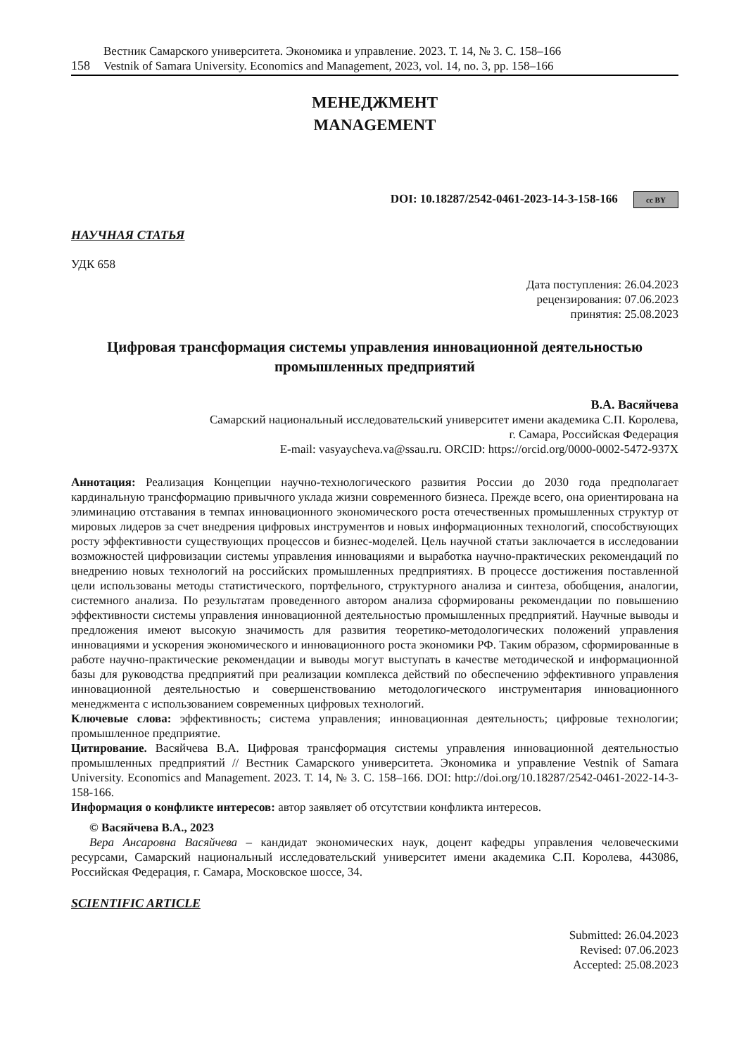Вестник Самарского университета. Экономика и управление. 2023. Т. 14, № 3. С. 158–166
158 Vestnik of Samara University. Economics and Management, 2023, vol. 14, no. 3, pp. 158–166
МЕНЕДЖМЕНТ
MANAGEMENT
DOI: 10.18287/2542-0461-2023-14-3-158-166 cc BY
НАУЧНАЯ СТАТЬЯ
УДК 658
Дата поступления: 26.04.2023
рецензирования: 07.06.2023
принятия: 25.08.2023
Цифровая трансформация системы управления инновационной деятельностью промышленных предприятий
В.А. Васяйчева
Самарский национальный исследовательский университет имени академика С.П. Королева,
г. Самара, Российская Федерация
E-mail: vasyaycheva.va@ssau.ru. ORCID: https://orcid.org/0000-0002-5472-937X
Аннотация: Реализация Концепции научно-технологического развития России до 2030 года предполагает кардинальную трансформацию привычного уклада жизни современного бизнеса. Прежде всего, она ориентирована на элиминацию отставания в темпах инновационного экономического роста отечественных промышленных структур от мировых лидеров за счет внедрения цифровых инструментов и новых информационных технологий, способствующих росту эффективности существующих процессов и бизнес-моделей. Цель научной статьи заключается в исследовании возможностей цифровизации системы управления инновациями и выработка научно-практических рекомендаций по внедрению новых технологий на российских промышленных предприятиях. В процессе достижения поставленной цели использованы методы статистического, портфельного, структурного анализа и синтеза, обобщения, аналогии, системного анализа. По результатам проведенного автором анализа сформированы рекомендации по повышению эффективности системы управления инновационной деятельностью промышленных предприятий. Научные выводы и предложения имеют высокую значимость для развития теоретико-методологических положений управления инновациями и ускорения экономического и инновационного роста экономики РФ. Таким образом, сформированные в работе научно-практические рекомендации и выводы могут выступать в качестве методической и информационной базы для руководства предприятий при реализации комплекса действий по обеспечению эффективного управления инновационной деятельностью и совершенствованию методологического инструментария инновационного менеджмента с использованием современных цифровых технологий.
Ключевые слова: эффективность; система управления; инновационная деятельность; цифровые технологии; промышленное предприятие.
Цитирование. Васяйчева В.А. Цифровая трансформация системы управления инновационной деятельностью промышленных предприятий // Вестник Самарского университета. Экономика и управление Vestnik of Samara University. Economics and Management. 2023. Т. 14, № 3. С. 158–166. DOI: http://doi.org/10.18287/2542-0461-2022-14-3-158-166.
Информация о конфликте интересов: автор заявляет об отсутствии конфликта интересов.
© Васяйчева В.А., 2023
Вера Ансаровна Васяйчева – кандидат экономических наук, доцент кафедры управления человеческими ресурсами, Самарский национальный исследовательский университет имени академика С.П. Королева, 443086, Российская Федерация, г. Самара, Московское шоссе, 34.
SCIENTIFIC ARTICLE
Submitted: 26.04.2023
Revised: 07.06.2023
Accepted: 25.08.2023